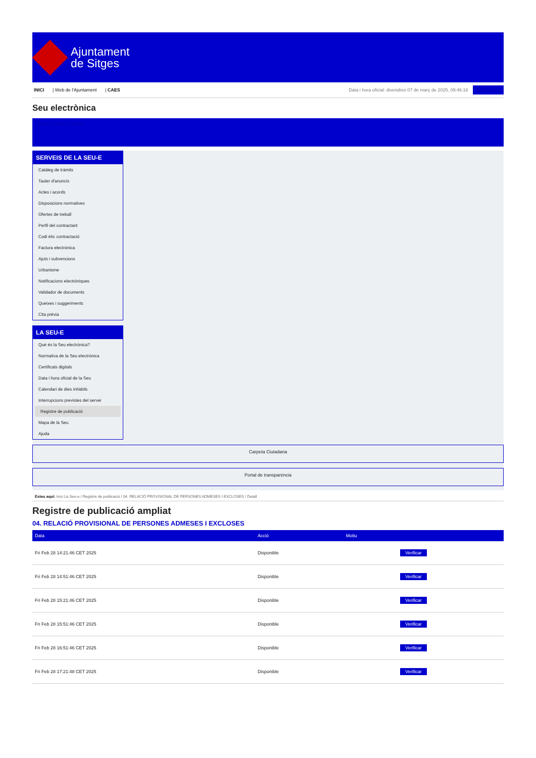Ajuntament
de Sitges
INICI | Web de l'Ajuntament | CAES
Data i hora oficial: divendres 07 de març de 2025, 09:46:18 Electrònica
Seu electrònica
Obtenir còpia autèntica
SERVEIS DE LA SEU-E
Catàleg de tràmits
Tauler d'anuncis
Actes i acords
Disposicions normatives
Ofertes de treball
Perfil del contractant
Codi ètic contractació
Factura electrònica
Ajuts i subvencions
Urbanisme
Notificacions electròniques
Validador de documents
Queixes i suggeriments
Cita prèvia
LA SEU-E
Què és la Seu electrònica?
Normativa de la Seu electrònica
Certificats digitals
Data i hora oficial de la Seu
Calendari de dies inhàbils
Interrupcions previstes del servei
Registre de publicació
Mapa de la Seu
Ajuda
Carpeta Ciutadana
Portal de transparència
Esteu aquí: Inici La Seu-e / Registre de publicació / 04. RELACIÓ PROVISIONAL DE PERSONES ADMESES I EXCLOSES / Detall
Registre de publicació ampliat
04. RELACIÓ PROVISIONAL DE PERSONES ADMESES I EXCLOSES
| Data | Acció | Motiu | |
| --- | --- | --- | --- |
| Fri Feb 28 14:21:46 CET 2025 | Disponible | | Verificar |
| Fri Feb 28 14:51:46 CET 2025 | Disponible | | Verificar |
| Fri Feb 28 15:21:46 CET 2025 | Disponible | | Verificar |
| Fri Feb 28 15:51:46 CET 2025 | Disponible | | Verificar |
| Fri Feb 28 16:51:46 CET 2025 | Disponible | | Verificar |
| Fri Feb 28 17:21:48 CET 2025 | Disponible | | Verificar |